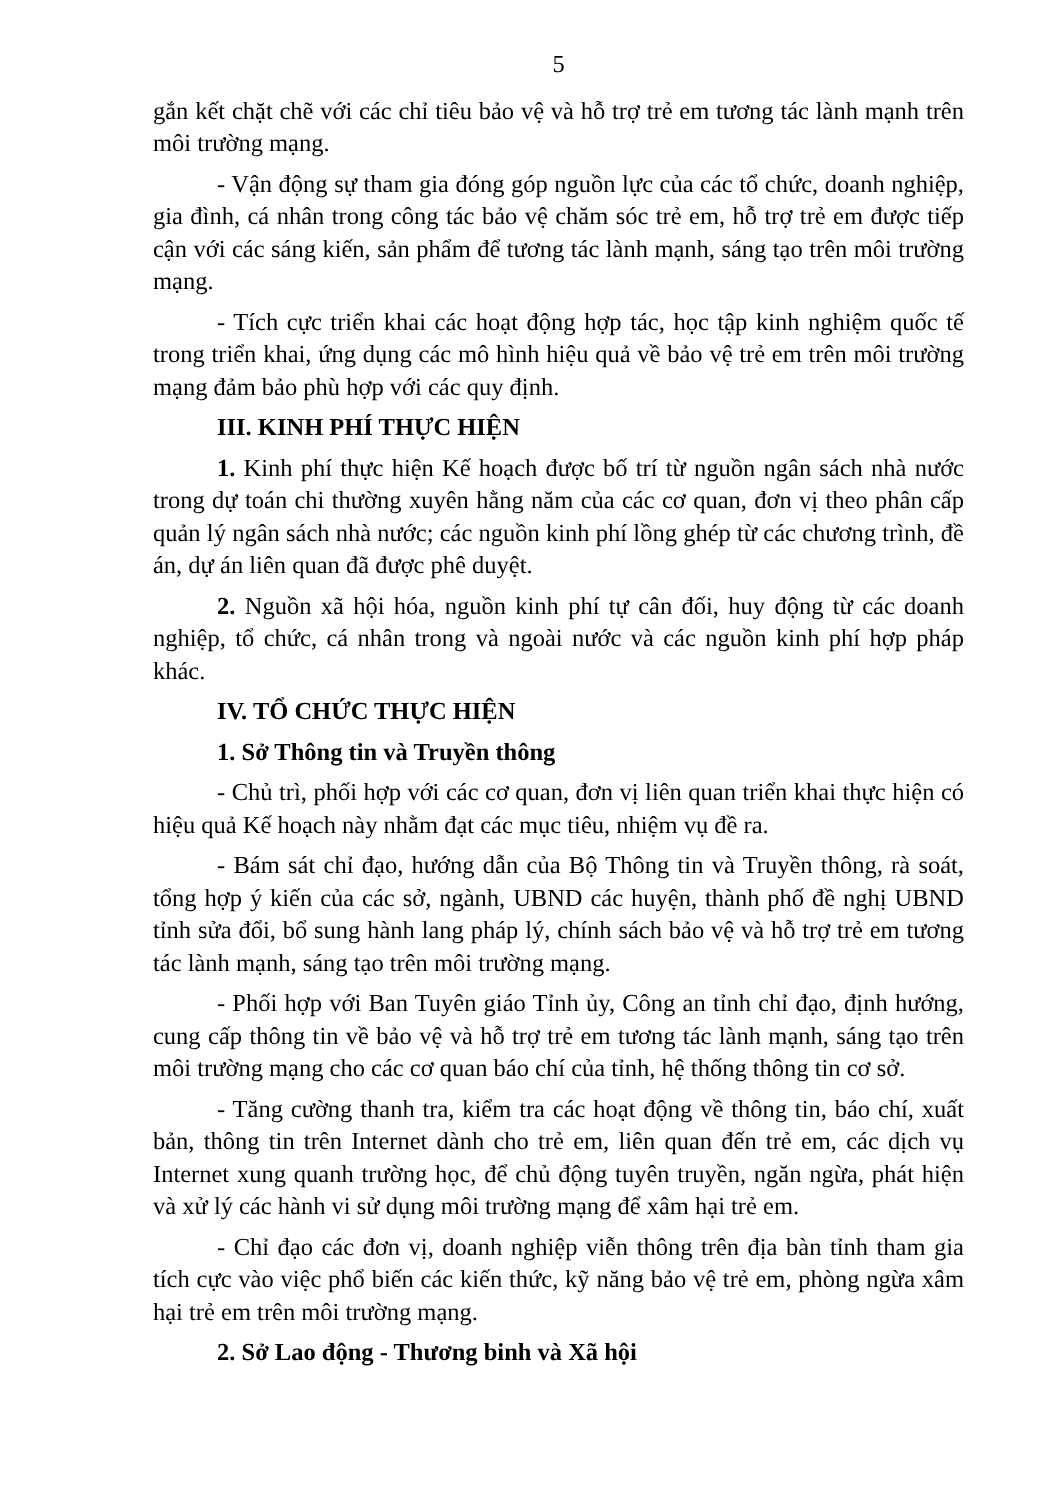5
gắn kết chặt chẽ với các chỉ tiêu bảo vệ và hỗ trợ trẻ em tương tác lành mạnh trên môi trường mạng.
- Vận động sự tham gia đóng góp nguồn lực của các tổ chức, doanh nghiệp, gia đình, cá nhân trong công tác bảo vệ chăm sóc trẻ em, hỗ trợ trẻ em được tiếp cận với các sáng kiến, sản phẩm để tương tác lành mạnh, sáng tạo trên môi trường mạng.
- Tích cực triển khai các hoạt động hợp tác, học tập kinh nghiệm quốc tế trong triển khai, ứng dụng các mô hình hiệu quả về bảo vệ trẻ em trên môi trường mạng đảm bảo phù hợp với các quy định.
III. KINH PHÍ THỰC HIỆN
1. Kinh phí thực hiện Kế hoạch được bố trí từ nguồn ngân sách nhà nước trong dự toán chi thường xuyên hằng năm của các cơ quan, đơn vị theo phân cấp quản lý ngân sách nhà nước; các nguồn kinh phí lồng ghép từ các chương trình, đề án, dự án liên quan đã được phê duyệt.
2. Nguồn xã hội hóa, nguồn kinh phí tự cân đối, huy động từ các doanh nghiệp, tổ chức, cá nhân trong và ngoài nước và các nguồn kinh phí hợp pháp khác.
IV. TỔ CHỨC THỰC HIỆN
1. Sở Thông tin và Truyền thông
- Chủ trì, phối hợp với các cơ quan, đơn vị liên quan triển khai thực hiện có hiệu quả Kế hoạch này nhằm đạt các mục tiêu, nhiệm vụ đề ra.
- Bám sát chỉ đạo, hướng dẫn của Bộ Thông tin và Truyền thông, rà soát, tổng hợp ý kiến của các sở, ngành, UBND các huyện, thành phố đề nghị UBND tỉnh sửa đổi, bổ sung hành lang pháp lý, chính sách bảo vệ và hỗ trợ trẻ em tương tác lành mạnh, sáng tạo trên môi trường mạng.
- Phối hợp với Ban Tuyên giáo Tỉnh ủy, Công an tỉnh chỉ đạo, định hướng, cung cấp thông tin về bảo vệ và hỗ trợ trẻ em tương tác lành mạnh, sáng tạo trên môi trường mạng cho các cơ quan báo chí của tỉnh, hệ thống thông tin cơ sở.
- Tăng cường thanh tra, kiểm tra các hoạt động về thông tin, báo chí, xuất bản, thông tin trên Internet dành cho trẻ em, liên quan đến trẻ em, các dịch vụ Internet xung quanh trường học, để chủ động tuyên truyền, ngăn ngừa, phát hiện và xử lý các hành vi sử dụng môi trường mạng để xâm hại trẻ em.
- Chỉ đạo các đơn vị, doanh nghiệp viễn thông trên địa bàn tỉnh tham gia tích cực vào việc phổ biến các kiến thức, kỹ năng bảo vệ trẻ em, phòng ngừa xâm hại trẻ em trên môi trường mạng.
2. Sở Lao động - Thương binh và Xã hội